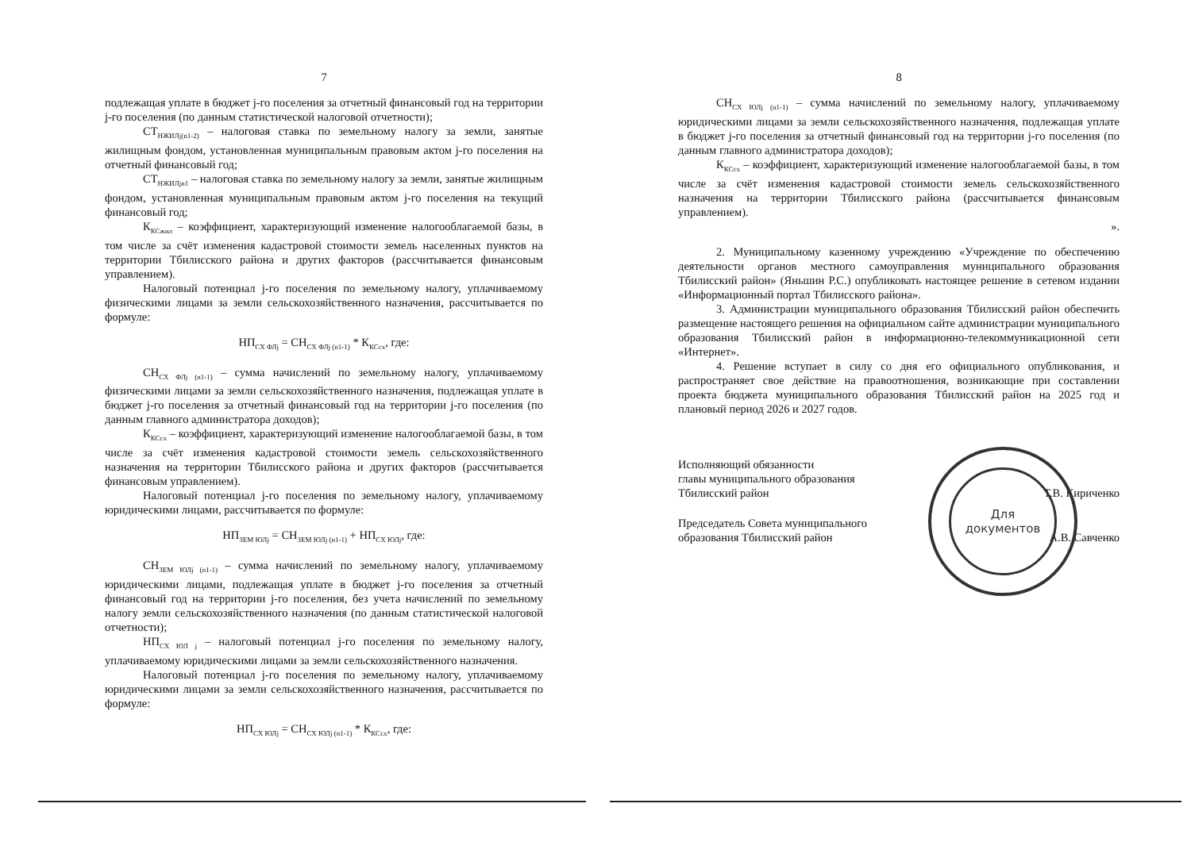7
подлежащая уплате в бюджет j-го поселения за отчетный финансовый год на территории j-го поселения (по данным статистической налоговой отчетности);
СТ<sub>НЖИЛj(n1-2)</sub> – налоговая ставка по земельному налогу за земли, занятые жилищным фондом, установленная муниципальным правовым актом j-го поселения на отчетный финансовый год;
СТ<sub>НЖИЛjn1</sub> – налоговая ставка по земельному налогу за земли, занятые жилищным фондом, установленная муниципальным правовым актом j-го поселения на текущий финансовый год;
К<sub>КСжил</sub> – коэффициент, характеризующий изменение налогооблагаемой базы, в том числе за счёт изменения кадастровой стоимости земель населенных пунктов на территории Тбилисского района и других факторов (рассчитывается финансовым управлением).
Налоговый потенциал j-го поселения по земельному налогу, уплачиваемому физическими лицами за земли сельскохозяйственного назначения, рассчитывается по формуле:
НП<sub>СХ ФЛj</sub> = СН<sub>СХ ФЛj (n1-1)</sub> * К<sub>КСсх</sub>, где:
СН<sub>СХ ФЛj (n1-1)</sub> – сумма начислений по земельному налогу, уплачиваемому физическими лицами за земли сельскохозяйственного назначения, подлежащая уплате в бюджет j-го поселения за отчетный финансовый год на территории j-го поселения (по данным главного администратора доходов);
К<sub>КСсх</sub> – коэффициент, характеризующий изменение налогооблагаемой базы, в том числе за счёт изменения кадастровой стоимости земель сельскохозяйственного назначения на территории Тбилисского района и других факторов (рассчитывается финансовым управлением).
Налоговый потенциал j-го поселения по земельному налогу, уплачиваемому юридическими лицами, рассчитывается по формуле:
НП<sub>ЗЕМ ЮЛj</sub> = СН<sub>ЗЕМ ЮЛj (n1-1)</sub> + НП<sub>СХ ЮЛj</sub>, где:
СН<sub>ЗЕМ ЮЛj (n1-1)</sub> – сумма начислений по земельному налогу, уплачиваемому юридическими лицами, подлежащая уплате в бюджет j-го поселения за отчетный финансовый год на территории j-го поселения, без учета начислений по земельному налогу земли сельскохозяйственного назначения (по данным статистической налоговой отчетности);
НП<sub>СХ ЮЛ j</sub> – налоговый потенциал j-го поселения по земельному налогу, уплачиваемому юридическими лицами за земли сельскохозяйственного назначения.
Налоговый потенциал j-го поселения по земельному налогу, уплачиваемому юридическими лицами за земли сельскохозяйственного назначения, рассчитывается по формуле:
НП<sub>СХ ЮЛj</sub> = СН<sub>СХ ЮЛj (n1-1)</sub> * К<sub>КСсх</sub>, где:
8
СН<sub>СХ ЮЛj (n1-1)</sub> – сумма начислений по земельному налогу, уплачиваемому юридическими лицами за земли сельскохозяйственного назначения, подлежащая уплате в бюджет j-го поселения за отчетный финансовый год на территории j-го поселения (по данным главного администратора доходов);
К<sub>КСсх</sub> – коэффициент, характеризующий изменение налогооблагаемой базы, в том числе за счёт изменения кадастровой стоимости земель сельскохозяйственного назначения на территории Тбилисского района (рассчитывается финансовым управлением).
».
2. Муниципальному казенному учреждению «Учреждение по обеспечению деятельности органов местного самоуправления муниципального образования Тбилисский район» (Яньшин Р.С.) опубликовать настоящее решение в сетевом издании «Информационный портал Тбилисского района».
3. Администрации муниципального образования Тбилисский район обеспечить размещение настоящего решения на официальном сайте администрации муниципального образования Тбилисский район в информационно-телекоммуникационной сети «Интернет».
4. Решение вступает в силу со дня его официального опубликования, и распространяет свое действие на правоотношения, возникающие при составлении проекта бюджета муниципального образования Тбилисский район на 2025 год и плановый период 2026 и 2027 годов.
Исполняющий обязанности
главы муниципального образования
Тбилисский район
Т.В. Кириченко
Председатель Совета муниципального
образования Тбилисский район
А.В. Савченко
Для
документов